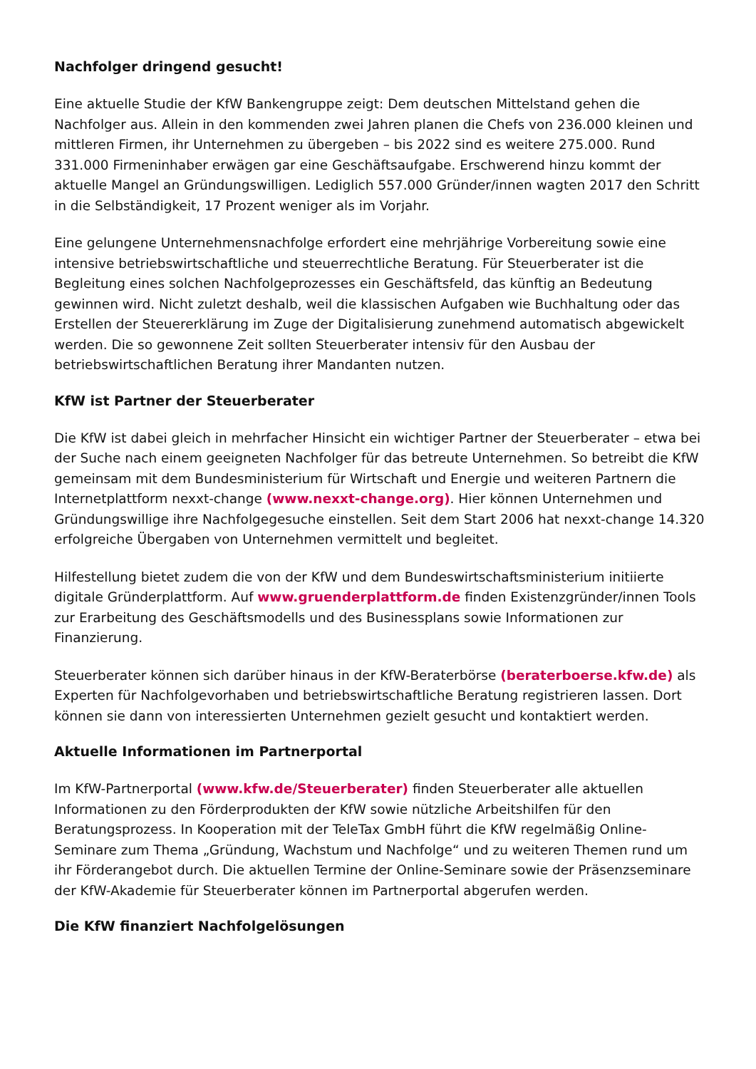Nachfolger dringend gesucht!
Eine aktuelle Studie der KfW Bankengruppe zeigt: Dem deutschen Mittelstand gehen die Nachfolger aus. Allein in den kommenden zwei Jahren planen die Chefs von 236.000 kleinen und mittleren Firmen, ihr Unternehmen zu übergeben – bis 2022 sind es weitere 275.000. Rund 331.000 Firmeninhaber erwägen gar eine Geschäftsaufgabe. Erschwerend hinzu kommt der aktuelle Mangel an Gründungswilligen. Lediglich 557.000 Gründer/innen wagten 2017 den Schritt in die Selbständigkeit, 17 Prozent weniger als im Vorjahr.
Eine gelungene Unternehmensnachfolge erfordert eine mehrjährige Vorbereitung sowie eine intensive betriebswirtschaftliche und steuerrechtliche Beratung. Für Steuerberater ist die Begleitung eines solchen Nachfolgeprozesses ein Geschäftsfeld, das künftig an Bedeutung gewinnen wird. Nicht zuletzt deshalb, weil die klassischen Aufgaben wie Buchhaltung oder das Erstellen der Steuererklärung im Zuge der Digitalisierung zunehmend automatisch abgewickelt werden. Die so gewonnene Zeit sollten Steuerberater intensiv für den Ausbau der betriebswirtschaftlichen Beratung ihrer Mandanten nutzen.
KfW ist Partner der Steuerberater
Die KfW ist dabei gleich in mehrfacher Hinsicht ein wichtiger Partner der Steuerberater – etwa bei der Suche nach einem geeigneten Nachfolger für das betreute Unternehmen. So betreibt die KfW gemeinsam mit dem Bundesministerium für Wirtschaft und Energie und weiteren Partnern die Internetplattform nexxt-change (www.nexxt-change.org). Hier können Unternehmen und Gründungswillige ihre Nachfolgegesuche einstellen. Seit dem Start 2006 hat nexxt-change 14.320 erfolgreiche Übergaben von Unternehmen vermittelt und begleitet.
Hilfestellung bietet zudem die von der KfW und dem Bundeswirtschaftsministerium initiierte digitale Gründerplattform. Auf www.gruenderplattform.de finden Existenzgründer/innen Tools zur Erarbeitung des Geschäftsmodells und des Businessplans sowie Informationen zur Finanzierung.
Steuerberater können sich darüber hinaus in der KfW-Beraterbörse (beraterboerse.kfw.de) als Experten für Nachfolgevorhaben und betriebswirtschaftliche Beratung registrieren lassen. Dort können sie dann von interessierten Unternehmen gezielt gesucht und kontaktiert werden.
Aktuelle Informationen im Partnerportal
Im KfW-Partnerportal (www.kfw.de/Steuerberater) finden Steuerberater alle aktuellen Informationen zu den Förderprodukten der KfW sowie nützliche Arbeitshilfen für den Beratungsprozess. In Kooperation mit der TeleTax GmbH führt die KfW regelmäßig Online-Seminare zum Thema „Gründung, Wachstum und Nachfolge“ und zu weiteren Themen rund um ihr Förderangebot durch. Die aktuellen Termine der Online-Seminare sowie der Präsenzseminare der KfW-Akademie für Steuerberater können im Partnerportal abgerufen werden.
Die KfW finanziert Nachfolgelösungen